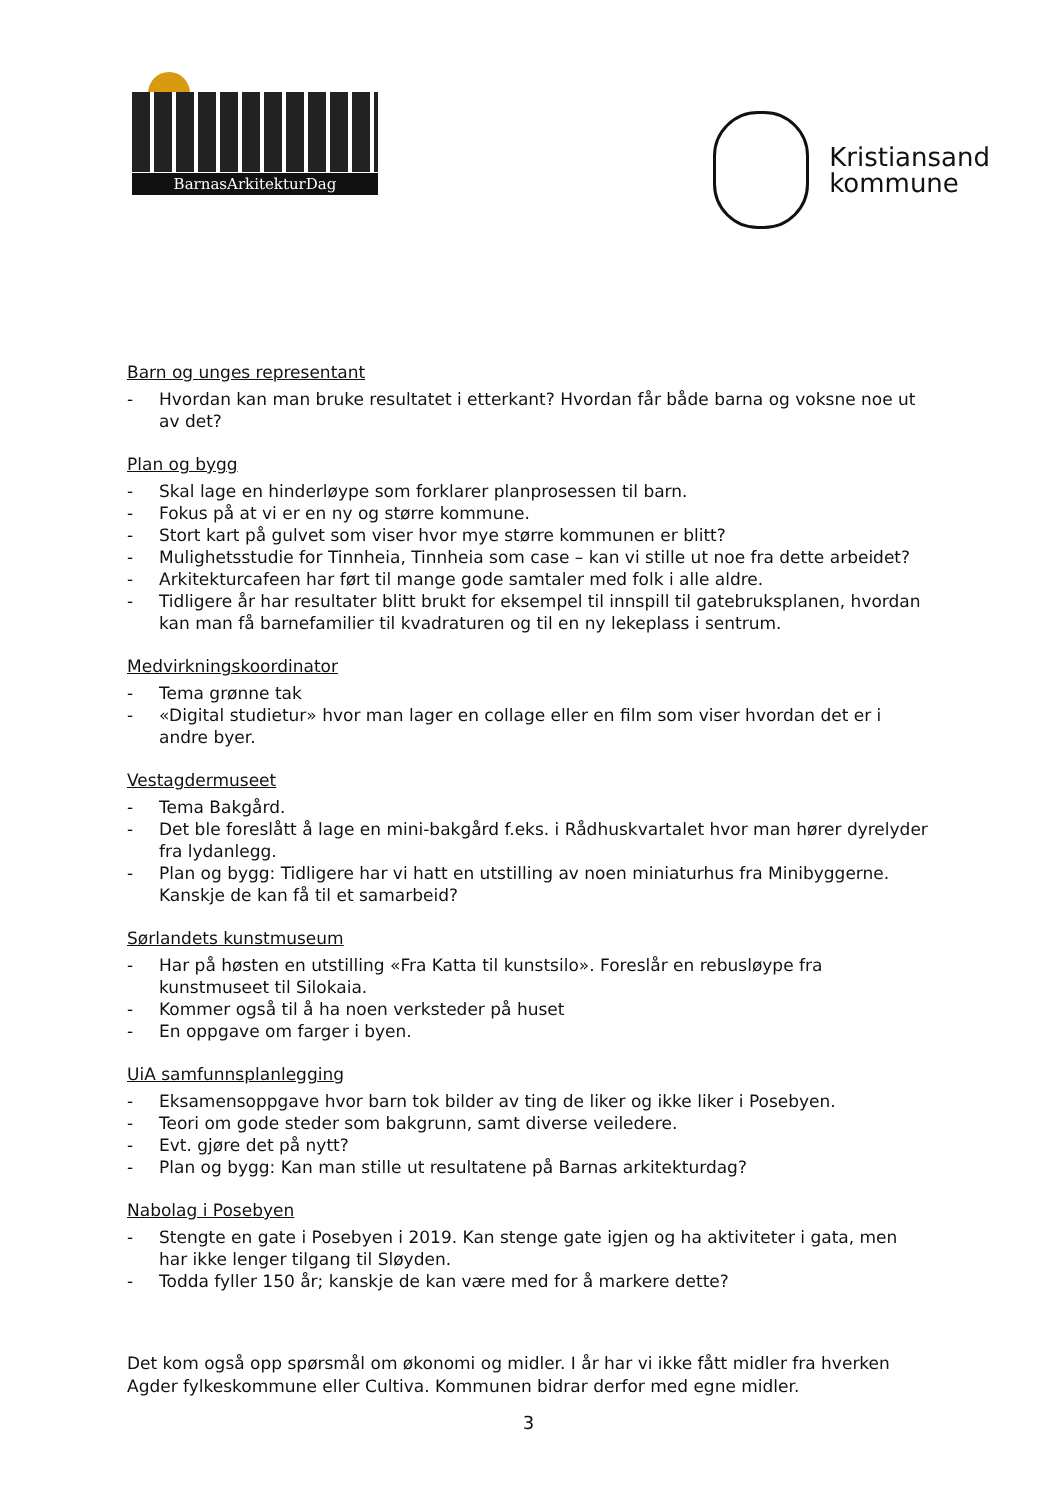BarnasArkitekturDag
Kristiansand
kommune
Barn og unges representant
- Hvordan kan man bruke resultatet i etterkant? Hvordan får både barna og voksne noe ut av det?
Plan og bygg
- Skal lage en hinderløype som forklarer planprosessen til barn.
- Fokus på at vi er en ny og større kommune.
- Stort kart på gulvet som viser hvor mye større kommunen er blitt?
- Mulighetsstudie for Tinnheia, Tinnheia som case – kan vi stille ut noe fra dette arbeidet?
- Arkitekturcafeen har ført til mange gode samtaler med folk i alle aldre.
- Tidligere år har resultater blitt brukt for eksempel til innspill til gatebruksplanen, hvordan kan man få barnefamilier til kvadraturen og til en ny lekeplass i sentrum.
Medvirkningskoordinator
- Tema grønne tak
- «Digital studietur» hvor man lager en collage eller en film som viser hvordan det er i andre byer.
Vestagdermuseet
- Tema Bakgård.
- Det ble foreslått å lage en mini-bakgård f.eks. i Rådhuskvartalet hvor man hører dyrelyder fra lydanlegg.
- Plan og bygg: Tidligere har vi hatt en utstilling av noen miniaturhus fra Minibyggerne. Kanskje de kan få til et samarbeid?
Sørlandets kunstmuseum
- Har på høsten en utstilling «Fra Katta til kunstsilo». Foreslår en rebusløype fra kunstmuseet til Silokaia.
- Kommer også til å ha noen verksteder på huset
- En oppgave om farger i byen.
UiA samfunnsplanlegging
- Eksamensoppgave hvor barn tok bilder av ting de liker og ikke liker i Posebyen.
- Teori om gode steder som bakgrunn, samt diverse veiledere.
- Evt. gjøre det på nytt?
- Plan og bygg: Kan man stille ut resultatene på Barnas arkitekturdag?
Nabolag i Posebyen
- Stengte en gate i Posebyen i 2019. Kan stenge gate igjen og ha aktiviteter i gata, men har ikke lenger tilgang til Sløyden.
- Todda fyller 150 år; kanskje de kan være med for å markere dette?
Det kom også opp spørsmål om økonomi og midler. I år har vi ikke fått midler fra hverken Agder fylkeskommune eller Cultiva. Kommunen bidrar derfor med egne midler.
3